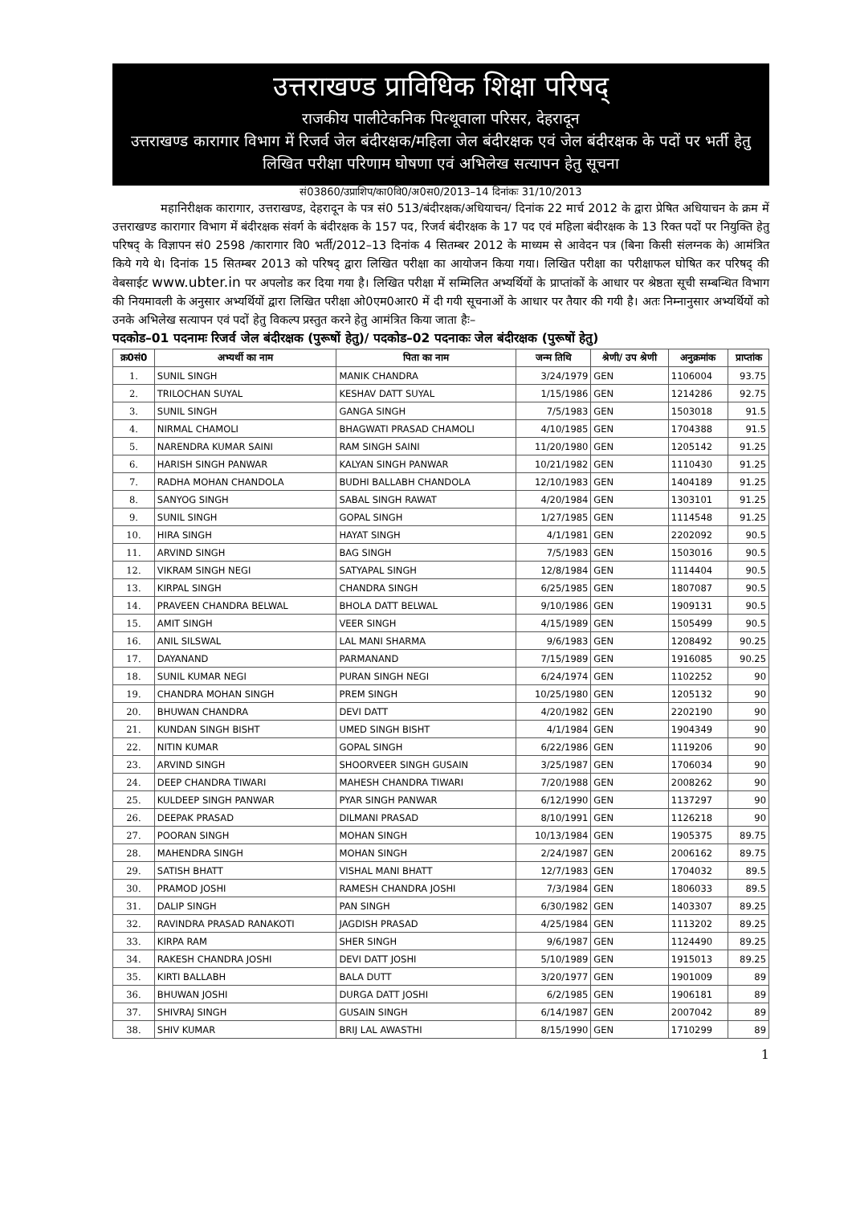उत्तराखण्ड प्राविधिक शिक्षा परिषद्
राजकीय पालीटेकनिक पित्थूवाला परिसर, देहरादून
उत्तराखण्ड कारागार विभाग में रिजर्व जेल बंदीरक्षक/महिला जेल बंदीरक्षक एवं जेल बंदीरक्षक के पदों पर भर्ती हेतु लिखित परीक्षा परिणाम घोषणा एवं अभिलेख सत्यापन हेतु सूचना
सं03860/उप्राशिप/का0वि0/अ0स0/2013–14 दिनांकः 31/10/2013
महानिरीक्षक कारागार, उत्तराखण्ड, देहरादून के पत्र सं0 513/बंदीरक्षक/अधियाचन/ दिनांक 22 मार्च 2012 के द्वारा प्रेषित अधियाचन के क्रम में उत्तराखण्ड कारागार विभाग में बंदीरक्षक संवर्ग के बंदीरक्षक के 157 पद, रिजर्व बंदीरक्षक के 17 पद एवं महिला बंदीरक्षक के 13 रिक्त पदों पर नियुक्ति हेतु परिषद् के विज्ञापन सं0 2598 /कारागार वि0 भर्ती/2012–13 दिनांक 4 सितम्बर 2012 के माध्यम से आवेदन पत्र (बिना किसी संलग्नक के) आमंत्रित किये गये थे। दिनांक 15 सितम्बर 2013 को परिषद् द्वारा लिखित परीक्षा का आयोजन किया गया। लिखित परीक्षा का परीक्षाफल घोषित कर परिषद् की वेबसाईट www.ubter.in पर अपलोड कर दिया गया है। लिखित परीक्षा में सम्मिलित अभ्यर्थियों के प्राप्तांकों के आधार पर श्रेष्ठता सूची सम्बन्धित विभाग की नियमावली के अनुसार अभ्यर्थियों द्वारा लिखित परीक्षा ओ0एम0आर0 में दी गयी सूचनाओं के आधार पर तैयार की गयी है। अतः निम्नानुसार अभ्यर्थियों को उनके अभिलेख सत्यापन एवं पदों हेतु विकल्प प्रस्तुत करने हेतु आमंत्रित किया जाता हैः–
पदकोड–01 पदनामः रिजर्व जेल बंदीरक्षक (पुरूषों हेतु)/ पदकोड–02 पदनाकः जेल बंदीरक्षक (पुरूषों हेतु)
| क्र0सं0 | अभ्यर्थी का नाम | पिता का नाम | जन्म तिथि | श्रेणी/ उप श्रेणी | अनुक्रमांक | प्राप्तांक |
| --- | --- | --- | --- | --- | --- | --- |
| 1. | SUNIL SINGH | MANIK CHANDRA | 3/24/1979 | GEN | 1106004 | 93.75 |
| 2. | TRILOCHAN SUYAL | KESHAV DATT SUYAL | 1/15/1986 | GEN | 1214286 | 92.75 |
| 3. | SUNIL SINGH | GANGA SINGH | 7/5/1983 | GEN | 1503018 | 91.5 |
| 4. | NIRMAL CHAMOLI | BHAGWATI PRASAD CHAMOLI | 4/10/1985 | GEN | 1704388 | 91.5 |
| 5. | NARENDRA KUMAR SAINI | RAM SINGH SAINI | 11/20/1980 | GEN | 1205142 | 91.25 |
| 6. | HARISH SINGH PANWAR | KALYAN SINGH PANWAR | 10/21/1982 | GEN | 1110430 | 91.25 |
| 7. | RADHA MOHAN CHANDOLA | BUDHI BALLABH CHANDOLA | 12/10/1983 | GEN | 1404189 | 91.25 |
| 8. | SANYOG SINGH | SABAL SINGH RAWAT | 4/20/1984 | GEN | 1303101 | 91.25 |
| 9. | SUNIL SINGH | GOPAL SINGH | 1/27/1985 | GEN | 1114548 | 91.25 |
| 10. | HIRA SINGH | HAYAT SINGH | 4/1/1981 | GEN | 2202092 | 90.5 |
| 11. | ARVIND SINGH | BAG SINGH | 7/5/1983 | GEN | 1503016 | 90.5 |
| 12. | VIKRAM SINGH NEGI | SATYAPAL SINGH | 12/8/1984 | GEN | 1114404 | 90.5 |
| 13. | KIRPAL SINGH | CHANDRA SINGH | 6/25/1985 | GEN | 1807087 | 90.5 |
| 14. | PRAVEEN CHANDRA BELWAL | BHOLA DATT BELWAL | 9/10/1986 | GEN | 1909131 | 90.5 |
| 15. | AMIT SINGH | VEER SINGH | 4/15/1989 | GEN | 1505499 | 90.5 |
| 16. | ANIL SILSWAL | LAL MANI SHARMA | 9/6/1983 | GEN | 1208492 | 90.25 |
| 17. | DAYANAND | PARMANAND | 7/15/1989 | GEN | 1916085 | 90.25 |
| 18. | SUNIL KUMAR NEGI | PURAN SINGH NEGI | 6/24/1974 | GEN | 1102252 | 90 |
| 19. | CHANDRA MOHAN SINGH | PREM SINGH | 10/25/1980 | GEN | 1205132 | 90 |
| 20. | BHUWAN CHANDRA | DEVI DATT | 4/20/1982 | GEN | 2202190 | 90 |
| 21. | KUNDAN SINGH BISHT | UMED SINGH BISHT | 4/1/1984 | GEN | 1904349 | 90 |
| 22. | NITIN KUMAR | GOPAL SINGH | 6/22/1986 | GEN | 1119206 | 90 |
| 23. | ARVIND SINGH | SHOORVEER SINGH GUSAIN | 3/25/1987 | GEN | 1706034 | 90 |
| 24. | DEEP CHANDRA TIWARI | MAHESH CHANDRA TIWARI | 7/20/1988 | GEN | 2008262 | 90 |
| 25. | KULDEEP SINGH PANWAR | PYAR SINGH PANWAR | 6/12/1990 | GEN | 1137297 | 90 |
| 26. | DEEPAK PRASAD | DILMANI PRASAD | 8/10/1991 | GEN | 1126218 | 90 |
| 27. | POORAN SINGH | MOHAN SINGH | 10/13/1984 | GEN | 1905375 | 89.75 |
| 28. | MAHENDRA SINGH | MOHAN SINGH | 2/24/1987 | GEN | 2006162 | 89.75 |
| 29. | SATISH BHATT | VISHAL MANI BHATT | 12/7/1983 | GEN | 1704032 | 89.5 |
| 30. | PRAMOD JOSHI | RAMESH CHANDRA JOSHI | 7/3/1984 | GEN | 1806033 | 89.5 |
| 31. | DALIP SINGH | PAN SINGH | 6/30/1982 | GEN | 1403307 | 89.25 |
| 32. | RAVINDRA PRASAD RANAKOTI | JAGDISH PRASAD | 4/25/1984 | GEN | 1113202 | 89.25 |
| 33. | KIRPA RAM | SHER SINGH | 9/6/1987 | GEN | 1124490 | 89.25 |
| 34. | RAKESH CHANDRA JOSHI | DEVI DATT JOSHI | 5/10/1989 | GEN | 1915013 | 89.25 |
| 35. | KIRTI BALLABH | BALA DUTT | 3/20/1977 | GEN | 1901009 | 89 |
| 36. | BHUWAN JOSHI | DURGA DATT JOSHI | 6/2/1985 | GEN | 1906181 | 89 |
| 37. | SHIVRAJ SINGH | GUSAIN SINGH | 6/14/1987 | GEN | 2007042 | 89 |
| 38. | SHIV KUMAR | BRIJ LAL AWASTHI | 8/15/1990 | GEN | 1710299 | 89 |
1